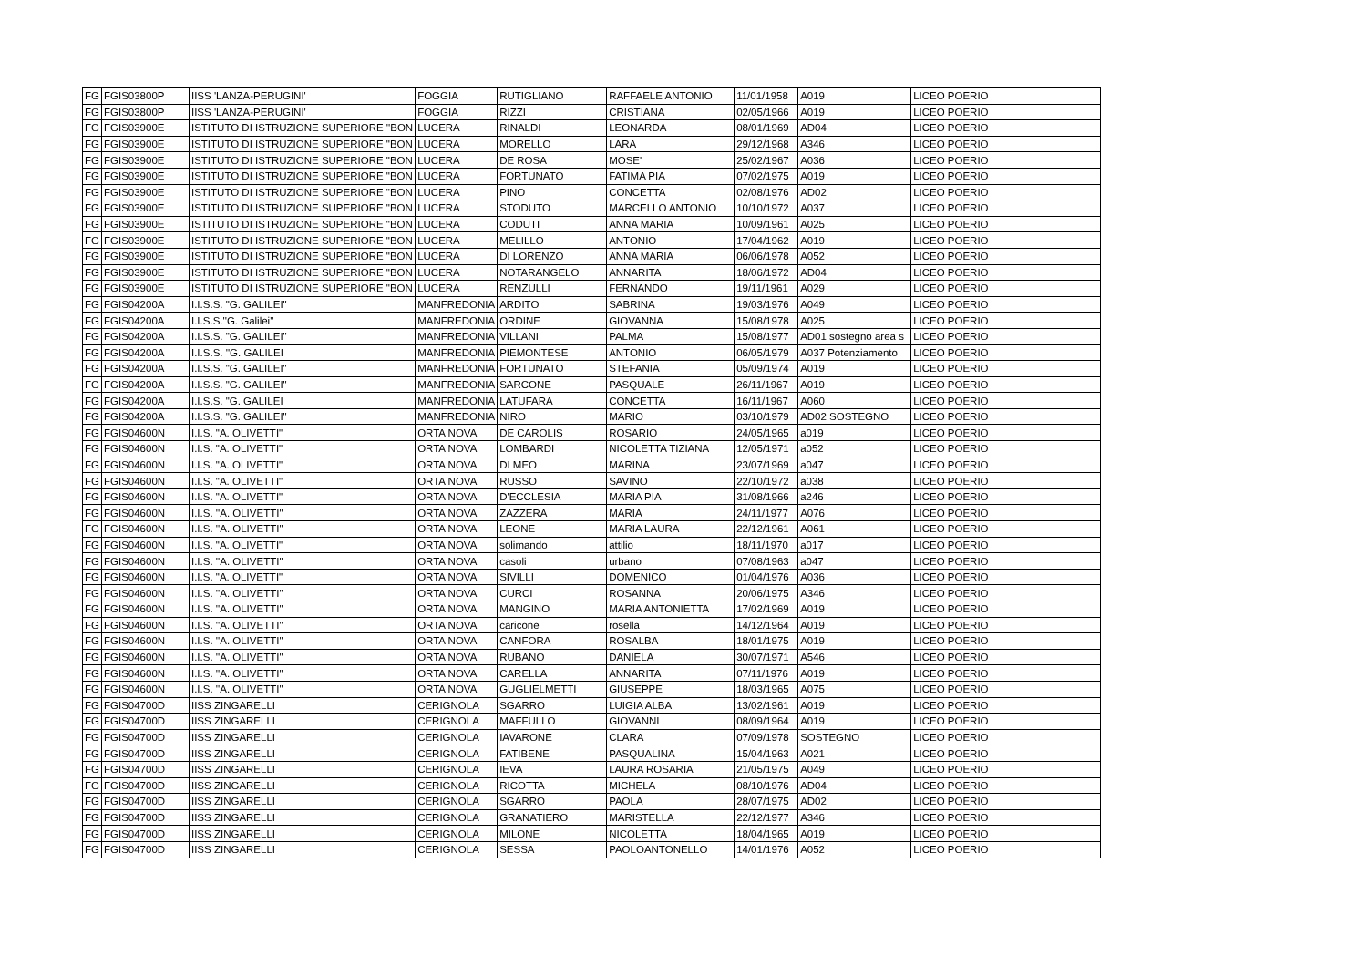| FG | FGIS03800P | IISS 'LANZA-PERUGINI' | FOGGIA | RUTIGLIANO | RAFFAELE ANTONIO | 11/01/1958 | A019 | LICEO POERIO |
| FG | FGIS03800P | IISS 'LANZA-PERUGINI' | FOGGIA | RIZZI | CRISTIANA | 02/05/1966 | A019 | LICEO POERIO |
| FG | FGIS03900E | ISTITUTO DI ISTRUZIONE SUPERIORE ''BON | LUCERA | RINALDI | LEONARDA | 08/01/1969 | AD04 | LICEO POERIO |
| FG | FGIS03900E | ISTITUTO DI ISTRUZIONE SUPERIORE "BON | LUCERA | MORELLO | LARA | 29/12/1968 | A346 | LICEO POERIO |
| FG | FGIS03900E | ISTITUTO DI ISTRUZIONE SUPERIORE "BON | LUCERA | DE ROSA | MOSE' | 25/02/1967 | A036 | LICEO POERIO |
| FG | FGIS03900E | ISTITUTO DI ISTRUZIONE SUPERIORE "BON | LUCERA | FORTUNATO | FATIMA PIA | 07/02/1975 | A019 | LICEO POERIO |
| FG | FGIS03900E | ISTITUTO DI ISTRUZIONE SUPERIORE "BON | LUCERA | PINO | CONCETTA | 02/08/1976 | AD02 | LICEO POERIO |
| FG | FGIS03900E | ISTITUTO DI ISTRUZIONE SUPERIORE "BON | LUCERA | STODUTO | MARCELLO ANTONIO | 10/10/1972 | A037 | LICEO POERIO |
| FG | FGIS03900E | ISTITUTO DI ISTRUZIONE SUPERIORE "BON | LUCERA | CODUTI | ANNA MARIA | 10/09/1961 | A025 | LICEO POERIO |
| FG | FGIS03900E | ISTITUTO DI ISTRUZIONE SUPERIORE "BON | LUCERA | MELILLO | ANTONIO | 17/04/1962 | A019 | LICEO POERIO |
| FG | FGIS03900E | ISTITUTO DI ISTRUZIONE SUPERIORE "BON | LUCERA | DI LORENZO | ANNA MARIA | 06/06/1978 | A052 | LICEO POERIO |
| FG | FGIS03900E | ISTITUTO DI ISTRUZIONE SUPERIORE "BON | LUCERA | NOTARANGELO | ANNARITA | 18/06/1972 | AD04 | LICEO POERIO |
| FG | FGIS03900E | ISTITUTO DI ISTRUZIONE SUPERIORE "BON | LUCERA | RENZULLI | FERNANDO | 19/11/1961 | A029 | LICEO POERIO |
| FG | FGIS04200A | I.I.S.S. "G. GALILEI" | MANFREDONIA | ARDITO | SABRINA | 19/03/1976 | A049 | LICEO POERIO |
| FG | FGIS04200A | I.I.S.S.''G. Galilei'' | MANFREDONIA | ORDINE | GIOVANNA | 15/08/1978 | A025 | LICEO POERIO |
| FG | FGIS04200A | I.I.S.S. "G. GALILEI" | MANFREDONIA | VILLANI | PALMA | 15/08/1977 | AD01 sostegno area s | LICEO POERIO |
| FG | FGIS04200A | I.I.S.S. ''G. GALILEI | MANFREDONIA | PIEMONTESE | ANTONIO | 06/05/1979 | A037 Potenziamento | LICEO POERIO |
| FG | FGIS04200A | I.I.S.S. "G. GALILEI" | MANFREDONIA | FORTUNATO | STEFANIA | 05/09/1974 | A019 | LICEO POERIO |
| FG | FGIS04200A | I.I.S.S. "G. GALILEI" | MANFREDONIA | SARCONE | PASQUALE | 26/11/1967 | A019 | LICEO POERIO |
| FG | FGIS04200A | I.I.S.S. "G. GALILEI | MANFREDONIA | LATUFARA | CONCETTA | 16/11/1967 | A060 | LICEO POERIO |
| FG | FGIS04200A | I.I.S.S. "G. GALILEI" | MANFREDONIA | NIRO | MARIO | 03/10/1979 | AD02 SOSTEGNO | LICEO POERIO |
| FG | FGIS04600N | I.I.S. "A. OLIVETTI" | ORTA NOVA | DE CAROLIS | ROSARIO | 24/05/1965 | a019 | LICEO POERIO |
| FG | FGIS04600N | I.I.S. "A. OLIVETTI" | ORTA NOVA | LOMBARDI | NICOLETTA TIZIANA | 12/05/1971 | a052 | LICEO POERIO |
| FG | FGIS04600N | I.I.S. "A. OLIVETTI" | ORTA NOVA | DI MEO | MARINA | 23/07/1969 | a047 | LICEO POERIO |
| FG | FGIS04600N | I.I.S. "A. OLIVETTI" | ORTA NOVA | RUSSO | SAVINO | 22/10/1972 | a038 | LICEO POERIO |
| FG | FGIS04600N | I.I.S. "A. OLIVETTI" | ORTA NOVA | D'ECCLESIA | MARIA PIA | 31/08/1966 | a246 | LICEO POERIO |
| FG | FGIS04600N | I.I.S. ''A. OLIVETTI'' | ORTA NOVA | ZAZZERA | MARIA | 24/11/1977 | A076 | LICEO POERIO |
| FG | FGIS04600N | I.I.S. ''A. OLIVETTI'' | ORTA NOVA | LEONE | MARIA LAURA | 22/12/1961 | A061 | LICEO POERIO |
| FG | FGIS04600N | I.I.S. "A. OLIVETTI" | ORTA NOVA | solimando | attilio | 18/11/1970 | a017 | LICEO POERIO |
| FG | FGIS04600N | I.I.S. ''A. OLIVETTI'' | ORTA NOVA | casoli | urbano | 07/08/1963 | a047 | LICEO POERIO |
| FG | FGIS04600N | I.I.S. "A. OLIVETTI" | ORTA NOVA | SIVILLI | DOMENICO | 01/04/1976 | A036 | LICEO POERIO |
| FG | FGIS04600N | I.I.S. ''A. OLIVETTI'' | ORTA NOVA | CURCI | ROSANNA | 20/06/1975 | A346 | LICEO POERIO |
| FG | FGIS04600N | I.I.S. ''A. OLIVETTI'' | ORTA NOVA | MANGINO | MARIA ANTONIETTA | 17/02/1969 | A019 | LICEO POERIO |
| FG | FGIS04600N | I.I.S. ''A. OLIVETTI'' | ORTA NOVA | caricone | rosella | 14/12/1964 | A019 | LICEO POERIO |
| FG | FGIS04600N | I.I.S. ''A. OLIVETTI'' | ORTA NOVA | CANFORA | ROSALBA | 18/01/1975 | A019 | LICEO POERIO |
| FG | FGIS04600N | I.I.S. ''A. OLIVETTI'' | ORTA NOVA | RUBANO | DANIELA | 30/07/1971 | A546 | LICEO POERIO |
| FG | FGIS04600N | I.I.S. ''A. OLIVETTI'' | ORTA NOVA | CARELLA | ANNARITA | 07/11/1976 | A019 | LICEO POERIO |
| FG | FGIS04600N | I.I.S. ''A. OLIVETTI'' | ORTA NOVA | GUGLIELMETTI | GIUSEPPE | 18/03/1965 | A075 | LICEO POERIO |
| FG | FGIS04700D | IISS ZINGARELLI | CERIGNOLA | SGARRO | LUIGIA ALBA | 13/02/1961 | A019 | LICEO POERIO |
| FG | FGIS04700D | IISS ZINGARELLI | CERIGNOLA | MAFFULLO | GIOVANNI | 08/09/1964 | A019 | LICEO POERIO |
| FG | FGIS04700D | IISS ZINGARELLI | CERIGNOLA | IAVARONE | CLARA | 07/09/1978 | SOSTEGNO | LICEO POERIO |
| FG | FGIS04700D | IISS ZINGARELLI | CERIGNOLA | FATIBENE | PASQUALINA | 15/04/1963 | A021 | LICEO POERIO |
| FG | FGIS04700D | IISS ZINGARELLI | CERIGNOLA | IEVA | LAURA ROSARIA | 21/05/1975 | A049 | LICEO POERIO |
| FG | FGIS04700D | IISS ZINGARELLI | CERIGNOLA | RICOTTA | MICHELA | 08/10/1976 | AD04 | LICEO POERIO |
| FG | FGIS04700D | IISS ZINGARELLI | CERIGNOLA | SGARRO | PAOLA | 28/07/1975 | AD02 | LICEO POERIO |
| FG | FGIS04700D | IISS ZINGARELLI | CERIGNOLA | GRANATIERO | MARISTELLA | 22/12/1977 | A346 | LICEO POERIO |
| FG | FGIS04700D | IISS ZINGARELLI | CERIGNOLA | MILONE | NICOLETTA | 18/04/1965 | A019 | LICEO POERIO |
| FG | FGIS04700D | IISS ZINGARELLI | CERIGNOLA | SESSA | PAOLOANTONELLO | 14/01/1976 | A052 | LICEO POERIO |